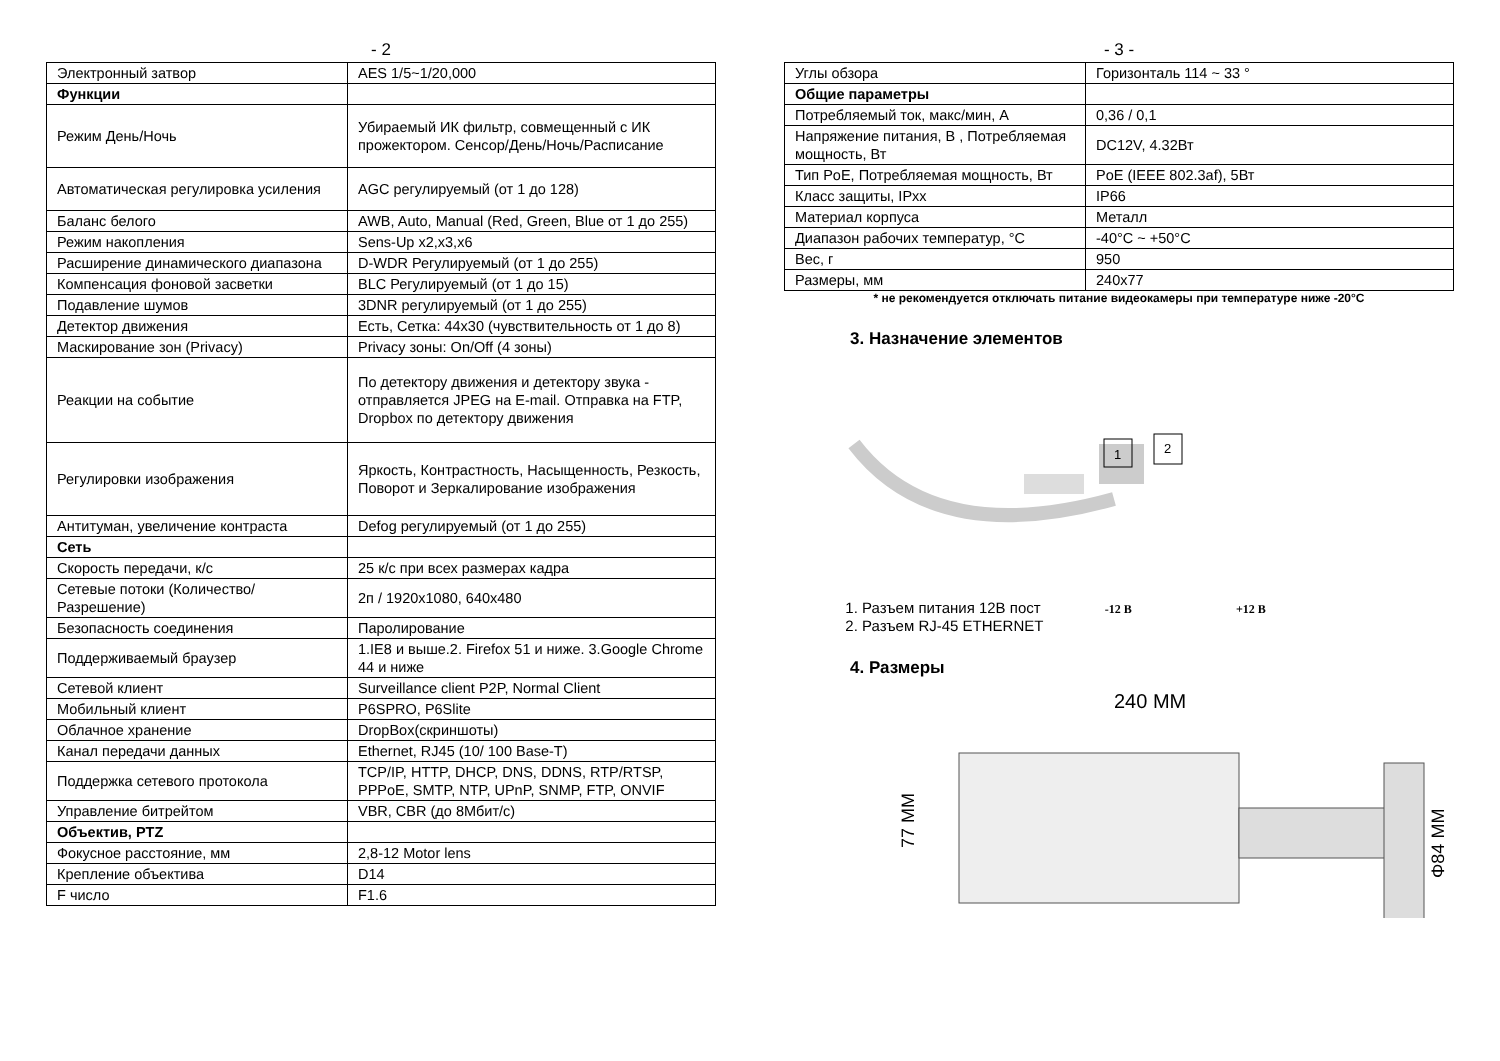- 2
| Электронный затвор | AES 1/5~1/20,000 |
| Функции | |
| Режим День/Ночь | Убираемый ИК фильтр, совмещенный с ИК прожектором. Сенсор/День/Ночь/Расписание |
| Автоматическая регулировка усиления | AGC регулируемый (от 1 до 128) |
| Баланс белого | AWB, Auto, Manual (Red, Green, Blue от 1 до 255) |
| Режим накопления | Sens-Up x2,x3,x6 |
| Расширение динамического диапазона | D-WDR Регулируемый (от 1 до 255) |
| Компенсация фоновой засветки | BLC Регулируемый (от 1 до 15) |
| Подавление шумов | 3DNR регулируемый (от 1 до 255) |
| Детектор движения | Есть, Сетка: 44x30 (чувствительность от 1 до 8) |
| Маскирование зон (Privacy) | Privacy зоны: On/Off (4 зоны) |
| Реакции на событие | По детектору движения и детектору звука - отправляется JPEG на E-mail. Отправка на FTP, Dropbox по детектору движения |
| Регулировки изображения | Яркость, Контрастность, Насыщенность, Резкость, Поворот и Зеркалирование изображения |
| Антитуман, увеличение контраста | Defog регулируемый (от 1 до 255) |
| Сеть | |
| Скорость передачи, к/с | 25 к/с при всех размерах кадра |
| Сетевые потоки (Количество/Разрешение) | 2п / 1920x1080, 640x480 |
| Безопасность соединения | Паролирование |
| Поддерживаемый браузер | 1.IE8 и выше.2. Firefox 51 и ниже. 3.Google Chrome 44 и ниже |
| Сетевой клиент | Surveillance client P2P, Normal Client |
| Мобильный клиент | P6SPRO, P6Slite |
| Облачное хранение | DropBox(скриншоты) |
| Канал передачи данных | Ethernet, RJ45 (10/ 100 Base-T) |
| Поддержка сетевого протокола | TCP/IP, HTTP, DHCP, DNS, DDNS, RTP/RTSP, PPPoE, SMTP, NTP, UPnP, SNMP, FTP, ONVIF |
| Управление битрейтом | VBR, CBR (до 8Мбит/с) |
| Объектив, PTZ | |
| Фокусное расстояние, мм | 2,8-12 Motor lens |
| Крепление объектива | D14 |
| F число | F1.6 |
- 3 -
| Углы обзора | Горизонталь 114 ~ 33 ° |
| Общие параметры | |
| Потребляемый ток, макс/мин, А | 0,36 / 0,1 |
| Напряжение питания, В , Потребляемая мощность, Вт | DC12V, 4.32Вт |
| Тип PoE, Потребляемая мощность, Вт | PoE (IEEE 802.3af), 5Вт |
| Класс защиты, IPxx | IP66 |
| Материал корпуса | Металл |
| Диапазон рабочих температур, °C | -40°C ~ +50°C |
| Вес, г | 950 |
| Размеры, мм | 240x77 |
* не рекомендуется отключать питание видеокамеры при температуре ниже -20°C
3. Назначение элементов
1
2
1. Разъем питания 12В пост -12 В +12 В
2. Разъем RJ-45 ETHERNET
4. Размеры
240 MM
77 MM
Φ84 MM